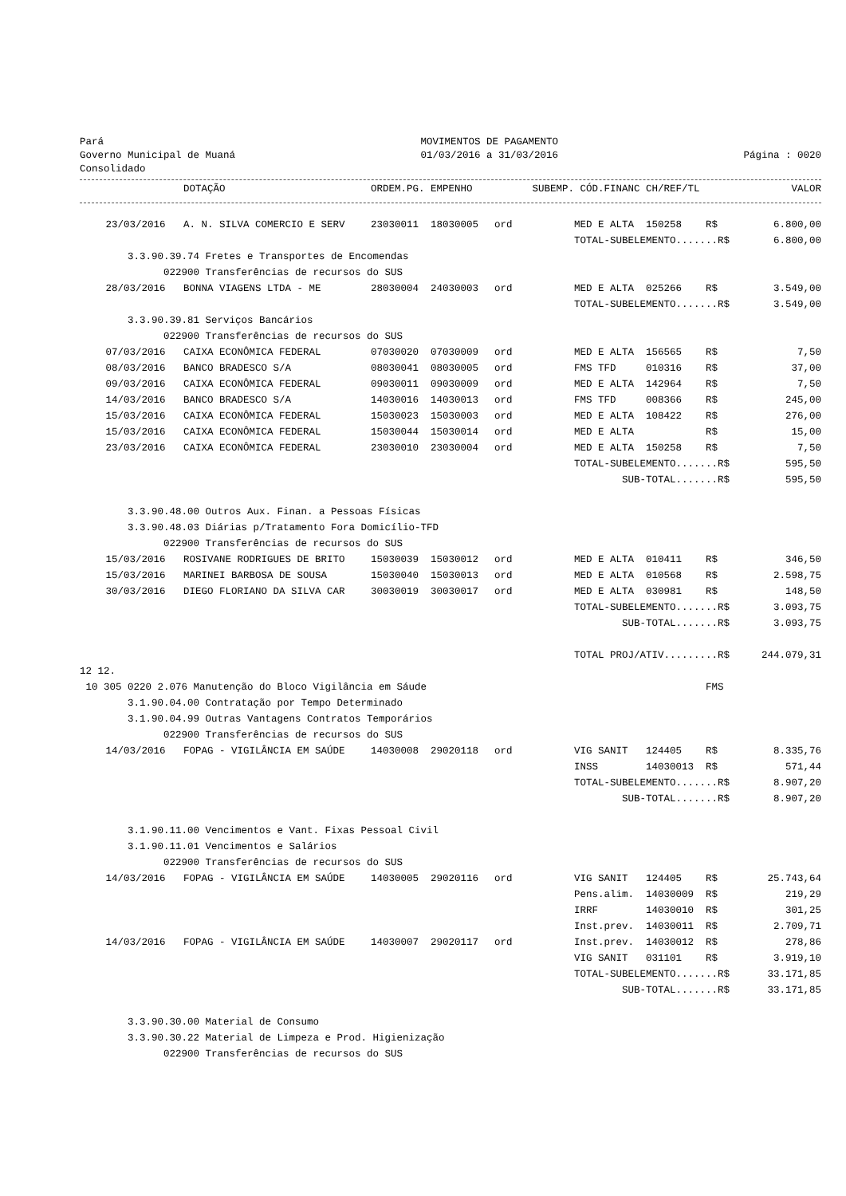Pará
Governo Municipal de Muaná
Consolidado
MOVIMENTOS DE PAGAMENTO
01/03/2016 a 31/03/2016
Página : 0020
| | DOTAÇÃO | ORDEM.PG. | EMPENHO | SUBEMP. | CÓD.FINANC | CH/REF/TL | | VALOR |
| --- | --- | --- | --- | --- | --- | --- | --- | --- |
| 23/03/2016 | A. N. SILVA COMERCIO E SERV | 23030011 | 18030005 | ord | MED E ALTA | 150258 | R$ | 6.800,00 |
| | | | | | TOTAL-SUBELEMENTO.......R$ | | | 6.800,00 |
| 3.3.90.39.74 Fretes e Transportes de Encomendas | | | | | | | | |
| 022900 Transferências de recursos do SUS | | | | | | | | |
| 28/03/2016 | BONNA VIAGENS LTDA - ME | 28030004 | 24030003 | ord | MED E ALTA | 025266 | R$ | 3.549,00 |
| | | | | | TOTAL-SUBELEMENTO.......R$ | | | 3.549,00 |
| 3.3.90.39.81 Serviços Bancários | | | | | | | | |
| 022900 Transferências de recursos do SUS | | | | | | | | |
| 07/03/2016 | CAIXA ECONÔMICA FEDERAL | 07030020 | 07030009 | ord | MED E ALTA | 156565 | R$ | 7,50 |
| 08/03/2016 | BANCO BRADESCO S/A | 08030041 | 08030005 | ord | FMS TFD | 010316 | R$ | 37,00 |
| 09/03/2016 | CAIXA ECONÔMICA FEDERAL | 09030011 | 09030009 | ord | MED E ALTA | 142964 | R$ | 7,50 |
| 14/03/2016 | BANCO BRADESCO S/A | 14030016 | 14030013 | ord | FMS TFD | 008366 | R$ | 245,00 |
| 15/03/2016 | CAIXA ECONÔMICA FEDERAL | 15030023 | 15030003 | ord | MED E ALTA | 108422 | R$ | 276,00 |
| 15/03/2016 | CAIXA ECONÔMICA FEDERAL | 15030044 | 15030014 | ord | MED E ALTA | | R$ | 15,00 |
| 23/03/2016 | CAIXA ECONÔMICA FEDERAL | 23030010 | 23030004 | ord | MED E ALTA | 150258 | R$ | 7,50 |
| | | | | | TOTAL-SUBELEMENTO.......R$ | | | 595,50 |
| | | | | | SUB-TOTAL.......R$ | | | 595,50 |
| 3.3.90.48.00 Outros Aux. Finan. a Pessoas Físicas | | | | | | | | |
| 3.3.90.48.03 Diárias p/Tratamento Fora Domicílio-TFD | | | | | | | | |
| 022900 Transferências de recursos do SUS | | | | | | | | |
| 15/03/2016 | ROSIVANE RODRIGUES DE BRITO | 15030039 | 15030012 | ord | MED E ALTA | 010411 | R$ | 346,50 |
| 15/03/2016 | MARINEI BARBOSA DE SOUSA | 15030040 | 15030013 | ord | MED E ALTA | 010568 | R$ | 2.598,75 |
| 30/03/2016 | DIEGO FLORIANO DA SILVA CAR | 30030019 | 30030017 | ord | MED E ALTA | 030981 | R$ | 148,50 |
| | | | | | TOTAL-SUBELEMENTO.......R$ | | | 3.093,75 |
| | | | | | SUB-TOTAL.......R$ | | | 3.093,75 |
| | | | | | TOTAL PROJ/ATIV.........R$ | | | 244.079,31 |
| 12 12. | | | | | | | | |
| 10 305 0220 2.076 Manutenção do Bloco Vigilância em Sáude | | | | | | | FMS | |
| 3.1.90.04.00 Contratação por Tempo Determinado | | | | | | | | |
| 3.1.90.04.99 Outras Vantagens Contratos Temporários | | | | | | | | |
| 022900 Transferências de recursos do SUS | | | | | | | | |
| 14/03/2016 | FOPAG - VIGILÂNCIA EM SAÚDE | 14030008 | 29020118 | ord | VIG SANIT | 124405 | R$ | 8.335,76 |
| | | | | | INSS | 14030013 | R$ | 571,44 |
| | | | | | TOTAL-SUBELEMENTO.......R$ | | | 8.907,20 |
| | | | | | SUB-TOTAL.......R$ | | | 8.907,20 |
| 3.1.90.11.00 Vencimentos e Vant. Fixas Pessoal Civil | | | | | | | | |
| 3.1.90.11.01 Vencimentos e Salários | | | | | | | | |
| 022900 Transferências de recursos do SUS | | | | | | | | |
| 14/03/2016 | FOPAG - VIGILÂNCIA EM SAÚDE | 14030005 | 29020116 | ord | VIG SANIT | 124405 | R$ | 25.743,64 |
| | | | | | Pens.alim. | 14030009 | R$ | 219,29 |
| | | | | | IRRF | 14030010 | R$ | 301,25 |
| | | | | | Inst.prev. | 14030011 | R$ | 2.709,71 |
| 14/03/2016 | FOPAG - VIGILÂNCIA EM SAÚDE | 14030007 | 29020117 | ord | Inst.prev. | 14030012 | R$ | 278,86 |
| | | | | | VIG SANIT | 031101 | R$ | 3.919,10 |
| | | | | | TOTAL-SUBELEMENTO.......R$ | | | 33.171,85 |
| | | | | | SUB-TOTAL.......R$ | | | 33.171,85 |
| 3.3.90.30.00 Material de Consumo | | | | | | | | |
| 3.3.90.30.22 Material de Limpeza e Prod. Higienização | | | | | | | | |
| 022900 Transferências de recursos do SUS | | | | | | | | |